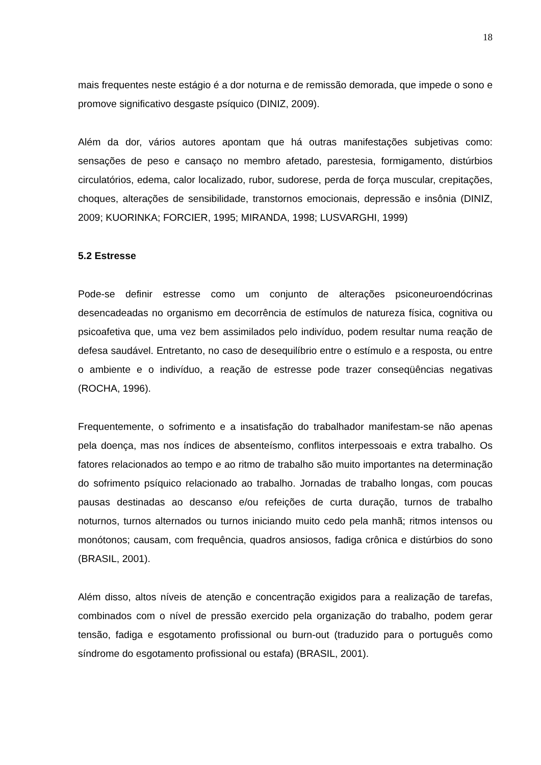18
mais frequentes neste estágio é a dor noturna e de remissão demorada, que impede o sono e promove significativo desgaste psíquico (DINIZ, 2009).
Além da dor, vários autores apontam que há outras manifestações subjetivas como: sensações de peso e cansaço no membro afetado, parestesia, formigamento, distúrbios circulatórios, edema, calor localizado, rubor, sudorese, perda de força muscular, crepitações, choques, alterações de sensibilidade, transtornos emocionais, depressão e insônia (DINIZ, 2009; KUORINKA; FORCIER, 1995; MIRANDA, 1998; LUSVARGHI, 1999)
5.2 Estresse
Pode-se definir estresse como um conjunto de alterações psiconeuroendócrinas desencadeadas no organismo em decorrência de estímulos de natureza física, cognitiva ou psicoafetiva que, uma vez bem assimilados pelo indivíduo, podem resultar numa reação de defesa saudável. Entretanto, no caso de desequilíbrio entre o estímulo e a resposta, ou entre o ambiente e o indivíduo, a reação de estresse pode trazer conseqüências negativas (ROCHA, 1996).
Frequentemente, o sofrimento e a insatisfação do trabalhador manifestam-se não apenas pela doença, mas nos índices de absenteísmo, conflitos interpessoais e extra trabalho. Os fatores relacionados ao tempo e ao ritmo de trabalho são muito importantes na determinação do sofrimento psíquico relacionado ao trabalho. Jornadas de trabalho longas, com poucas pausas destinadas ao descanso e/ou refeições de curta duração, turnos de trabalho noturnos, turnos alternados ou turnos iniciando muito cedo pela manhã; ritmos intensos ou monótonos; causam, com frequência, quadros ansiosos, fadiga crônica e distúrbios do sono (BRASIL, 2001).
Além disso, altos níveis de atenção e concentração exigidos para a realização de tarefas, combinados com o nível de pressão exercido pela organização do trabalho, podem gerar tensão, fadiga e esgotamento profissional ou burn-out (traduzido para o português como síndrome do esgotamento profissional ou estafa) (BRASIL, 2001).